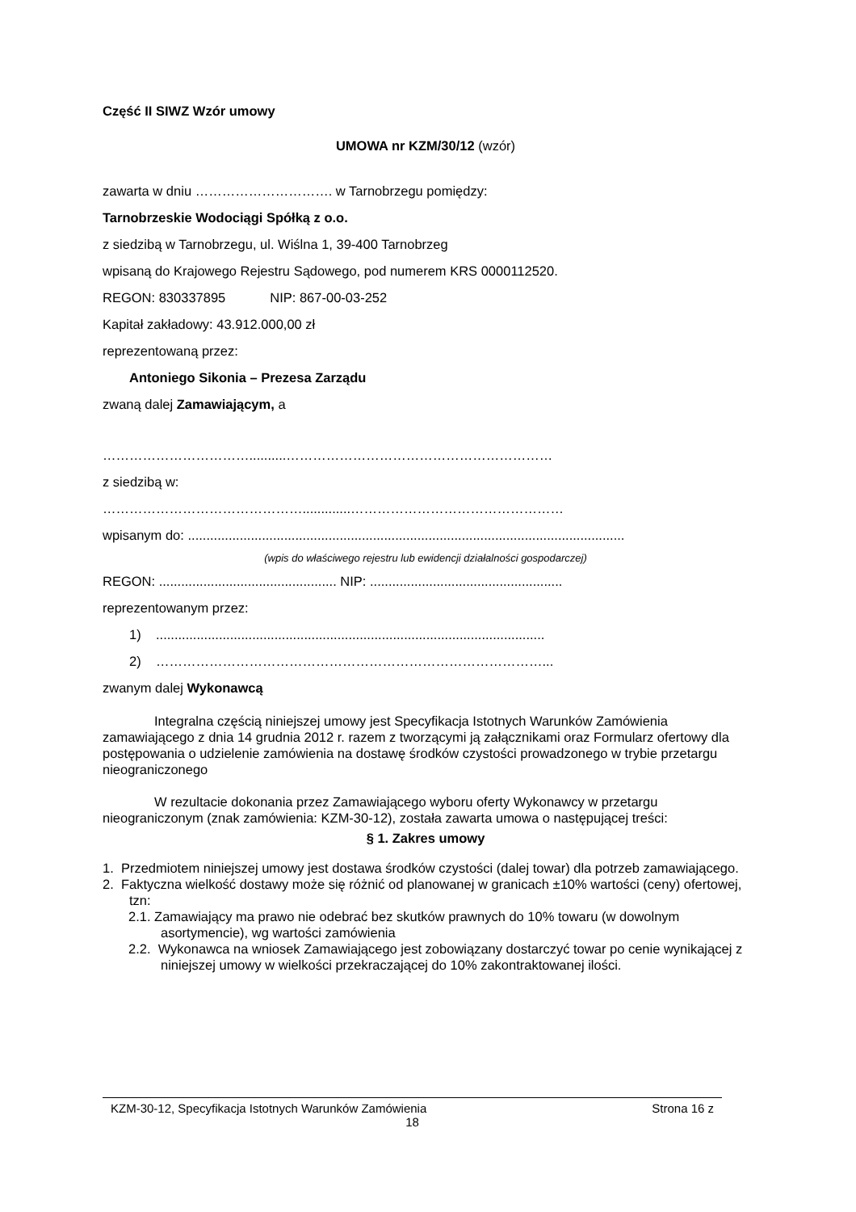Część II SIWZ Wzór umowy
UMOWA nr KZM/30/12 (wzór)
zawarta w dniu …………………………. w Tarnobrzegu pomiędzy:
Tarnobrzeskie Wodociągi Spółką z o.o.
z siedzibą w Tarnobrzegu, ul. Wiślna 1, 39-400 Tarnobrzeg
wpisaną do Krajowego Rejestru Sądowego, pod numerem KRS 0000112520.
REGON: 830337895 NIP: 867-00-03-252
Kapitał zakładowy: 43.912.000,00 zł
reprezentowaną przez:
Antoniego Sikonia – Prezesa Zarządu
zwaną dalej Zamawiającym, a
……………………………..........……………………………………………………
z siedzibą w:
……………………………………….............…………………………………………
wpisanym do: ......................................................................................................................
(wpis do właściwego rejestru lub ewidencji działalności gospodarczej)
REGON: ................................................ NIP: ....................................................
reprezentowanym przez:
1) .........................................................................................................
2) ……………………………………………………………………………...
zwanym dalej Wykonawcą
Integralna częścią niniejszej umowy jest Specyfikacja Istotnych Warunków Zamówienia zamawiającego z dnia 14 grudnia 2012 r. razem z tworzącymi ją załącznikami oraz Formularz ofertowy dla postępowania o udzielenie zamówienia na dostawę środków czystości prowadzonego w trybie przetargu nieograniczonego
W rezultacie dokonania przez Zamawiającego wyboru oferty Wykonawcy w przetargu nieograniczonym (znak zamówienia: KZM-30-12), została zawarta umowa o następującej treści:
§ 1. Zakres umowy
1. Przedmiotem niniejszej umowy jest dostawa środków czystości (dalej towar) dla potrzeb zamawiającego.
2. Faktyczna wielkość dostawy może się różnić od planowanej w granicach ±10% wartości (ceny) ofertowej, tzn:
2.1. Zamawiający ma prawo nie odebrać bez skutków prawnych do 10% towaru (w dowolnym asortymencie), wg wartości zamówienia
2.2. Wykonawca na wniosek Zamawiającego jest zobowiązany dostarczyć towar po cenie wynikającej z niniejszej umowy w wielkości przekraczającej do 10% zakontraktowanej ilości.
KZM-30-12, Specyfikacja Istotnych Warunków Zamówienia Strona 16 z
18